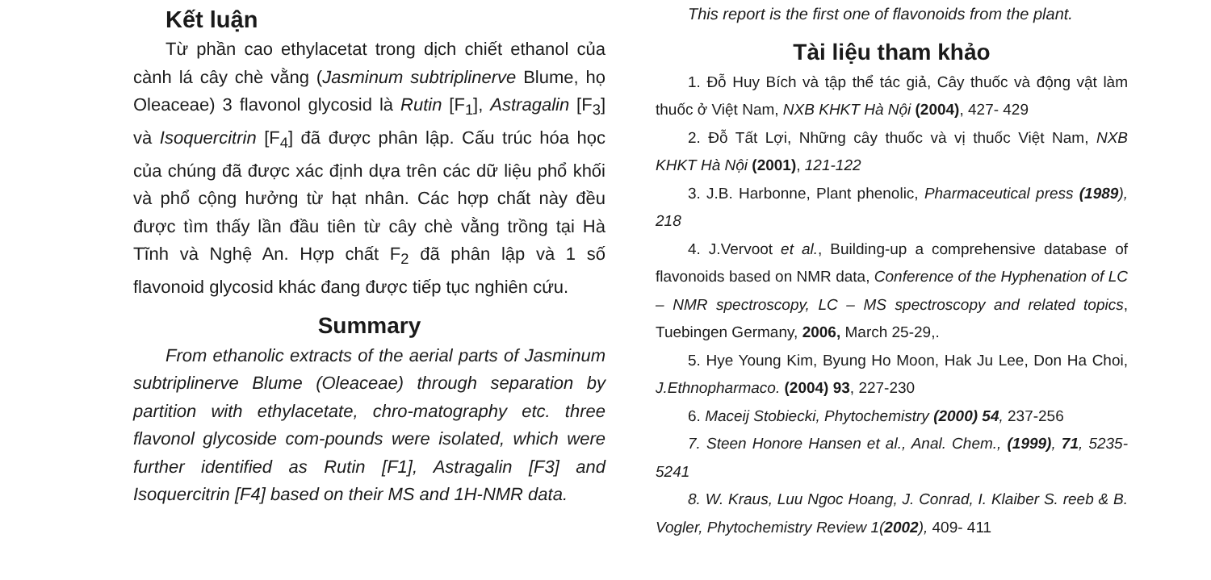Kết luận
Từ phần cao ethylacetat trong dịch chiết ethanol của cành lá cây chè vằng (Jasminum subtriplinerve Blume, họ Oleaceae) 3 flavonol glycosid là Rutin [F<sub>1</sub>], Astragalin [F<sub>3</sub>] và Isoquercitrin [F<sub>4</sub>] đã được phân lập. Cấu trúc hóa học của chúng đã được xác định dựa trên các dữ liệu phổ khối và phổ cộng hưởng từ hạt nhân. Các hợp chất này đều được tìm thấy lần đầu tiên từ cây chè vằng trồng tại Hà Tĩnh và Nghệ An. Hợp chất F<sub>2</sub> đã phân lập và 1 số flavonoid glycosid khác đang được tiếp tục nghiên cứu.
Summary
From ethanolic extracts of the aerial parts of Jasminum subtriplinerve Blume (Oleaceae) through separation by partition with ethylacetate, chro-matography etc. three flavonol glycoside com-pounds were isolated, which were further identified as Rutin [F1], Astragalin [F3] and Isoquercitrin [F4] based on their MS and 1H-NMR data.
This report is the first one of flavonoids from the plant.
Tài liệu tham khảo
1. Đỗ Huy Bích và tập thể tác giả, Cây thuốc và động vật làm thuốc ở Việt Nam, NXB KHKT Hà Nội (2004), 427- 429
2. Đỗ Tất Lợi, Những cây thuốc và vị thuốc Việt Nam, NXB KHKT Hà Nội (2001), 121-122
3. J.B. Harbonne, Plant phenolic, Pharmaceutical press (1989), 218
4. J.Vervoot et al., Building-up a comprehensive database of flavonoids based on NMR data, Conference of the Hyphenation of LC – NMR spectroscopy, LC – MS spectroscopy and related topics, Tuebingen Germany, 2006, March 25-29,.
5. Hye Young Kim, Byung Ho Moon, Hak Ju Lee, Don Ha Choi, J.Ethnopharmaco. (2004) 93, 227-230
6. Maceij Stobiecki, Phytochemistry (2000) 54, 237-256
7. Steen Honore Hansen et al., Anal. Chem., (1999), 71, 5235-5241
8. W. Kraus, Luu Ngoc Hoang, J. Conrad, I. Klaiber S. reeb & B. Vogler, Phytochemistry Review 1(2002), 409- 411